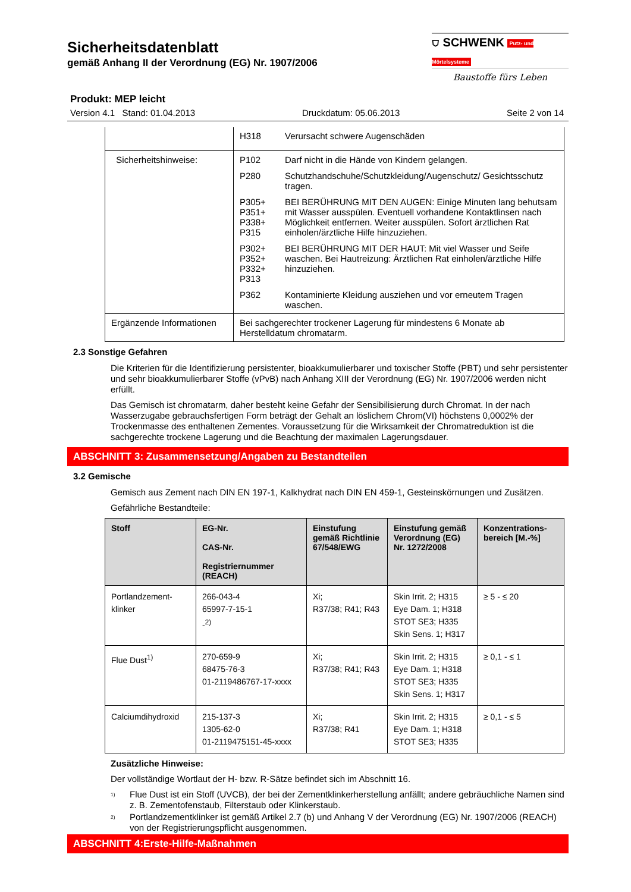Sicherheitsdatenblatt
gemäß Anhang II der Verordnung (EG) Nr. 1907/2006
⛉ SCHWENK Putz- und Mörtelsysteme
Baustoffe fürs Leben
Produkt: MEP leicht
Version 4.1 Stand: 01.04.2013 Druckdatum: 05.06.2013 Seite 2 von 14
| | H318 Verursacht schwere Augenschäden |
| Sicherheitshinweise: | P102 Darf nicht in die Hände von Kindern gelangen. P280 Schutzhandschuhe/Schutzkleidung/Augenschutz/ Gesichtsschutz tragen. P305+ P351+ P338+ P315 BEI BERÜHRUNG MIT DEN AUGEN: Einige Minuten lang behutsam mit Wasser ausspülen. Eventuell vorhandene Kontaktlinsen nach Möglichkeit entfernen. Weiter ausspülen. Sofort ärztlichen Rat einholen/ärztliche Hilfe hinzuziehen. P302+ P352+ P332+ P313 BEI BERÜHRUNG MIT DER HAUT: Mit viel Wasser und Seife waschen. Bei Hautreizung: Ärztlichen Rat einholen/ärztliche Hilfe hinzuziehen. P362 Kontaminierte Kleidung ausziehen und vor erneutem Tragen waschen. |
| Ergänzende Informationen | Bei sachgerechter trockener Lagerung für mindestens 6 Monate ab Herstelldatum chromatarm. |
2.3 Sonstige Gefahren
Die Kriterien für die Identifizierung persistenter, bioakkumulierbarer und toxischer Stoffe (PBT) und sehr persistenter und sehr bioakkumulierbarer Stoffe (vPvB) nach Anhang XIII der Verordnung (EG) Nr. 1907/2006 werden nicht erfüllt.
Das Gemisch ist chromatarm, daher besteht keine Gefahr der Sensibilisierung durch Chromat. In der nach Wasserzugabe gebrauchsfertigen Form beträgt der Gehalt an löslichem Chrom(VI) höchstens 0,0002% der Trockenmasse des enthaltenen Zementes. Voraussetzung für die Wirksamkeit der Chromatreduktion ist die sachgerechte trockene Lagerung und die Beachtung der maximalen Lagerungsdauer.
ABSCHNITT 3: Zusammensetzung/Angaben zu Bestandteilen
3.2 Gemische
Gemisch aus Zement nach DIN EN 197-1, Kalkhydrat nach DIN EN 459-1, Gesteinskörnungen und Zusätzen.
Gefährliche Bestandteile:
| Stoff | EG-Nr. CAS-Nr. Registriernummer (REACH) | Einstufung gemäß Richtlinie 67/548/EWG | Einstufung gemäß Verordnung (EG) Nr. 1272/2008 | Konzentrations-bereich [M.-%] |
| --- | --- | --- | --- | --- |
| Portlandzement-klinker | 266-043-4 65997-7-15-1 -<sup>2)</sup> | Xi; R37/38; R41; R43 | Skin Irrit. 2; H315 Eye Dam. 1; H318 STOT SE3; H335 Skin Sens. 1; H317 | ≥ 5 - ≤ 20 |
| Flue Dust<sup>1)</sup> | 270-659-9 68475-76-3 01-2119486767-17-xxxx | Xi; R37/38; R41; R43 | Skin Irrit. 2; H315 Eye Dam. 1; H318 STOT SE3; H335 Skin Sens. 1; H317 | ≥ 0,1 - ≤ 1 |
| Calciumdihydroxid | 215-137-3 1305-62-0 01-2119475151-45-xxxx | Xi; R37/38; R41 | Skin Irrit. 2; H315 Eye Dam. 1; H318 STOT SE3; H335 | ≥ 0,1 - ≤ 5 |
Zusätzliche Hinweise:
Der vollständige Wortlaut der H- bzw. R-Sätze befindet sich im Abschnitt 16.
<sup>1)</sup> Flue Dust ist ein Stoff (UVCB), der bei der Zementklinkerherstellung anfällt; andere gebräuchliche Namen sind z. B. Zementofenstaub, Filterstaub oder Klinkerstaub.
<sup>2)</sup> Portlandzementklinker ist gemäß Artikel 2.7 (b) und Anhang V der Verordnung (EG) Nr. 1907/2006 (REACH) von der Registrierungspflicht ausgenommen.
ABSCHNITT 4:Erste-Hilfe-Maßnahmen